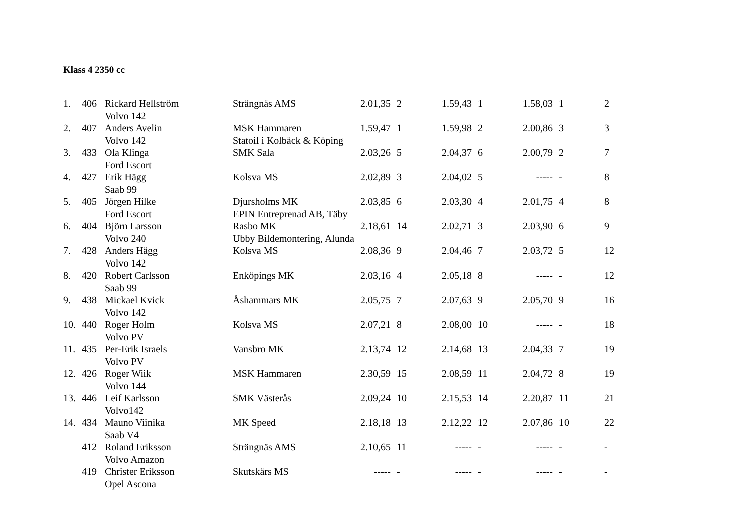Klass 4 2350 cc
| 1. | 406 | Rickard Hellström | Strängnäs AMS | 2.01,35 | 2 | 1.59,43 | 1 | 1.58,03 | 1 | 2 |
| | | Volvo 142 | | | | | | | | |
| 2. | 407 | Anders Avelin | MSK Hammaren | 1.59,47 | 1 | 1.59,98 | 2 | 2.00,86 | 3 | 3 |
| | | Volvo 142 | Statoil i Kolbäck & Köping | | | | | | | |
| 3. | 433 | Ola Klinga | SMK Sala | 2.03,26 | 5 | 2.04,37 | 6 | 2.00,79 | 2 | 7 |
| | | Ford Escort | | | | | | | | |
| 4. | 427 | Erik Hägg | Kolsva MS | 2.02,89 | 3 | 2.04,02 | 5 | ----- | - | 8 |
| | | Saab 99 | | | | | | | | |
| 5. | 405 | Jörgen Hilke | Djursholms MK | 2.03,85 | 6 | 2.03,30 | 4 | 2.01,75 | 4 | 8 |
| | | Ford Escort | EPIN Entreprenad AB, Täby | | | | | | | |
| 6. | 404 | Björn Larsson | Rasbo MK | 2.18,61 | 14 | 2.02,71 | 3 | 2.03,90 | 6 | 9 |
| | | Volvo 240 | Ubby Bildemontering, Alunda | | | | | | | |
| 7. | 428 | Anders Hägg | Kolsva MS | 2.08,36 | 9 | 2.04,46 | 7 | 2.03,72 | 5 | 12 |
| | | Volvo 142 | | | | | | | | |
| 8. | 420 | Robert Carlsson | Enköpings MK | 2.03,16 | 4 | 2.05,18 | 8 | ----- | - | 12 |
| | | Saab 99 | | | | | | | | |
| 9. | 438 | Mickael Kvick | Åshammars MK | 2.05,75 | 7 | 2.07,63 | 9 | 2.05,70 | 9 | 16 |
| | | Volvo 142 | | | | | | | | |
| 10. | 440 | Roger Holm | Kolsva MS | 2.07,21 | 8 | 2.08,00 | 10 | ----- | - | 18 |
| | | Volvo PV | | | | | | | | |
| 11. | 435 | Per-Erik Israels | Vansbro MK | 2.13,74 | 12 | 2.14,68 | 13 | 2.04,33 | 7 | 19 |
| | | Volvo PV | | | | | | | | |
| 12. | 426 | Roger Wiik | MSK Hammaren | 2.30,59 | 15 | 2.08,59 | 11 | 2.04,72 | 8 | 19 |
| | | Volvo 144 | | | | | | | | |
| 13. | 446 | Leif Karlsson | SMK Västerås | 2.09,24 | 10 | 2.15,53 | 14 | 2.20,87 | 11 | 21 |
| | | Volvo142 | | | | | | | | |
| 14. | 434 | Mauno Viinika | MK Speed | 2.18,18 | 13 | 2.12,22 | 12 | 2.07,86 | 10 | 22 |
| | | Saab V4 | | | | | | | | |
| | 412 | Roland Eriksson | Strängnäs AMS | 2.10,65 | 11 | ----- | - | ----- | - | - |
| | | Volvo Amazon | | | | | | | | |
| | 419 | Christer Eriksson | Skutskärs MS | ----- | - | ----- | - | ----- | - | - |
| | | Opel Ascona | | | | | | | | |